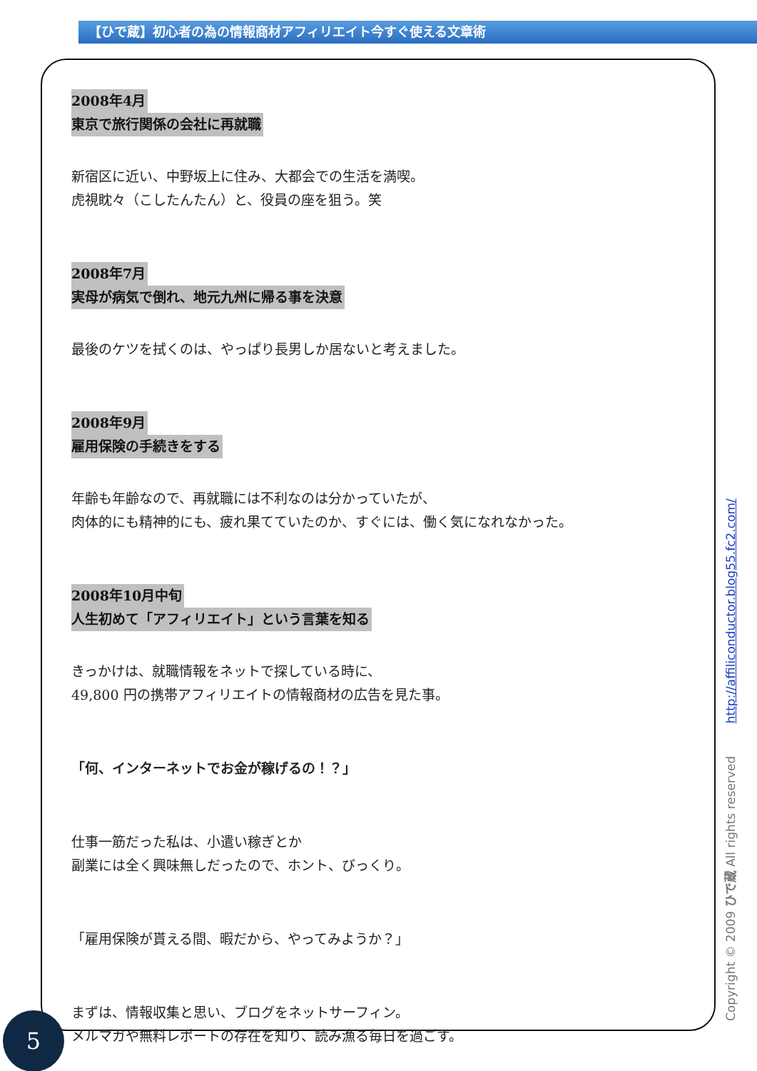【ひで蔵】初心者の為の情報商材アフィリエイト今すぐ使える文章術
2008年4月
東京で旅行関係の会社に再就職
新宿区に近い、中野坂上に住み、大都会での生活を満喫。
虎視眈々（こしたんたん）と、役員の座を狙う。笑
2008年7月
実母が病気で倒れ、地元九州に帰る事を決意
最後のケツを拭くのは、やっぱり長男しか居ないと考えました。
2008年9月
雇用保険の手続きをする
年齢も年齢なので、再就職には不利なのは分かっていたが、
肉体的にも精神的にも、疲れ果てていたのか、すぐには、働く気になれなかった。
2008年10月中旬
人生初めて「アフィリエイト」という言葉を知る
きっかけは、就職情報をネットで探している時に、
49,800 円の携帯アフィリエイトの情報商材の広告を見た事。
「何、インターネットでお金が稼げるの！？」
仕事一筋だった私は、小遣い稼ぎとか
副業には全く興味無しだったので、ホント、びっくり。
「雇用保険が貰える間、暇だから、やってみようか？」
まずは、情報収集と思い、ブログをネットサーフィン。
メルマガや無料レポートの存在を知り、読み漁る毎日を過ごす。
Copyright © 2009 ひで蔵 All rights reserved http://affiliconductor.blog55.fc2.com/
5